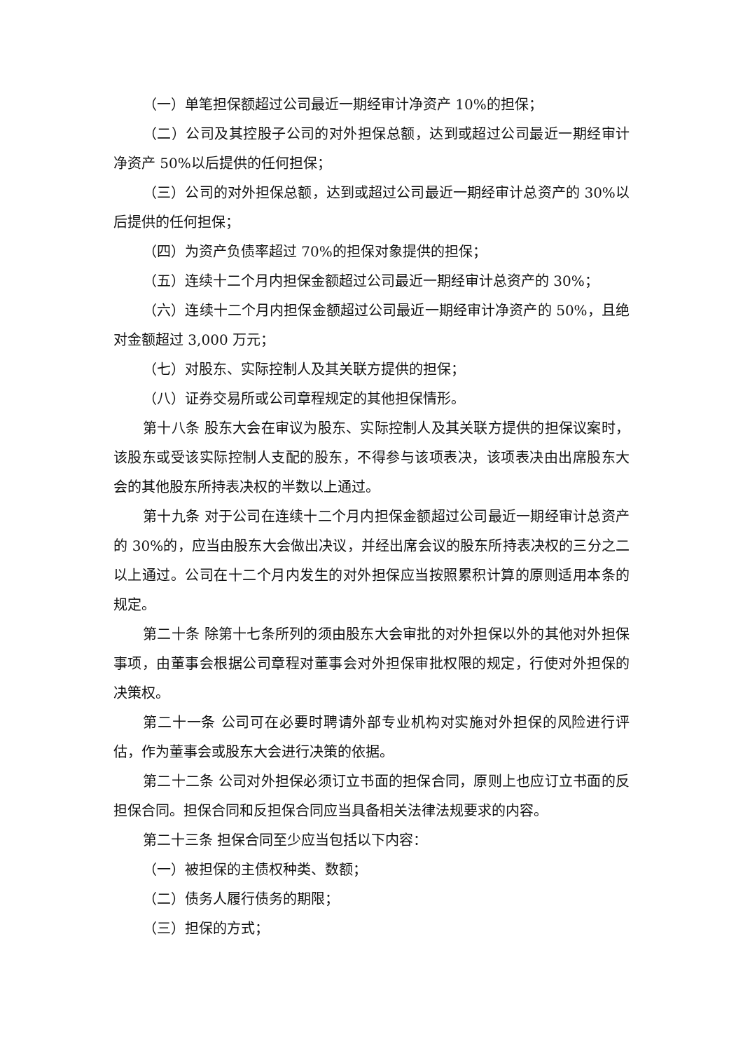（一）单笔担保额超过公司最近一期经审计净资产 10%的担保；
（二）公司及其控股子公司的对外担保总额，达到或超过公司最近一期经审计净资产 50%以后提供的任何担保；
（三）公司的对外担保总额，达到或超过公司最近一期经审计总资产的 30%以后提供的任何担保；
（四）为资产负债率超过 70%的担保对象提供的担保；
（五）连续十二个月内担保金额超过公司最近一期经审计总资产的 30%；
（六）连续十二个月内担保金额超过公司最近一期经审计净资产的 50%，且绝对金额超过 3,000 万元；
（七）对股东、实际控制人及其关联方提供的担保；
（八）证券交易所或公司章程规定的其他担保情形。
第十八条 股东大会在审议为股东、实际控制人及其关联方提供的担保议案时，该股东或受该实际控制人支配的股东，不得参与该项表决，该项表决由出席股东大会的其他股东所持表决权的半数以上通过。
第十九条 对于公司在连续十二个月内担保金额超过公司最近一期经审计总资产的 30%的，应当由股东大会做出决议，并经出席会议的股东所持表决权的三分之二以上通过。公司在十二个月内发生的对外担保应当按照累积计算的原则适用本条的规定。
第二十条 除第十七条所列的须由股东大会审批的对外担保以外的其他对外担保事项，由董事会根据公司章程对董事会对外担保审批权限的规定，行使对外担保的决策权。
第二十一条 公司可在必要时聘请外部专业机构对实施对外担保的风险进行评估，作为董事会或股东大会进行决策的依据。
第二十二条 公司对外担保必须订立书面的担保合同，原则上也应订立书面的反担保合同。担保合同和反担保合同应当具备相关法律法规要求的内容。
第二十三条 担保合同至少应当包括以下内容：
（一）被担保的主债权种类、数额；
（二）债务人履行债务的期限；
（三）担保的方式；